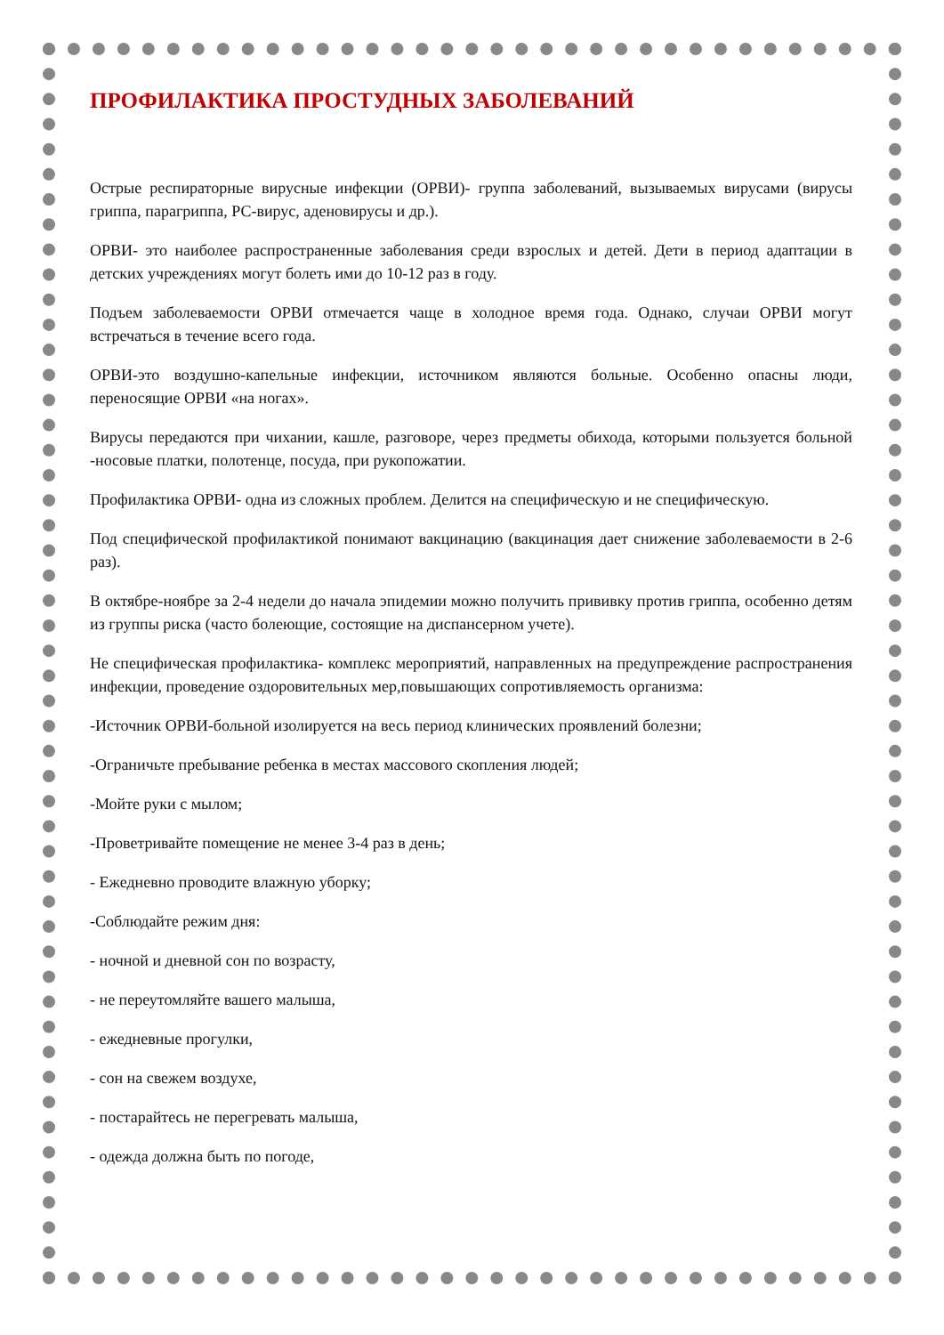ПРОФИЛАКТИКА ПРОСТУДНЫХ ЗАБОЛЕВАНИЙ
Острые респираторные вирусные инфекции (ОРВИ)- группа заболеваний, вызываемых вирусами (вирусы гриппа, парагриппа, РС-вирус, аденовирусы и др.).
ОРВИ- это наиболее распространенные заболевания среди взрослых и детей. Дети в период адаптации в детских учреждениях могут болеть ими до 10-12 раз в году.
Подъем заболеваемости ОРВИ отмечается чаще в холодное время года. Однако, случаи ОРВИ могут встречаться в течение всего года.
ОРВИ-это воздушно-капельные инфекции, источником являются больные. Особенно опасны люди, переносящие ОРВИ «на ногах».
Вирусы передаются при чихании, кашле, разговоре, через предметы обихода, которыми пользуется больной -носовые платки, полотенце, посуда, при рукопожатии.
Профилактика ОРВИ- одна из сложных проблем. Делится на специфическую и не специфическую.
Под специфической профилактикой понимают вакцинацию (вакцинация дает снижение заболеваемости в 2-6 раз).
В октябре-ноябре за 2-4 недели до начала эпидемии можно получить прививку против гриппа, особенно детям из группы риска (часто болеющие, состоящие на диспансерном учете).
Не специфическая профилактика- комплекс мероприятий, направленных на предупреждение распространения инфекции, проведение оздоровительных мер,повышающих сопротивляемость организма:
-Источник ОРВИ-больной изолируется на весь период клинических проявлений болезни;
-Ограничьте пребывание ребенка в местах массового скопления людей;
-Мойте руки с мылом;
-Проветривайте помещение не менее 3-4 раз в день;
- Ежедневно проводите влажную уборку;
-Соблюдайте режим дня:
- ночной и дневной сон по возрасту,
- не переутомляйте вашего малыша,
- ежедневные прогулки,
- сон на свежем воздухе,
- постарайтесь не перегревать малыша,
- одежда должна быть по погоде,